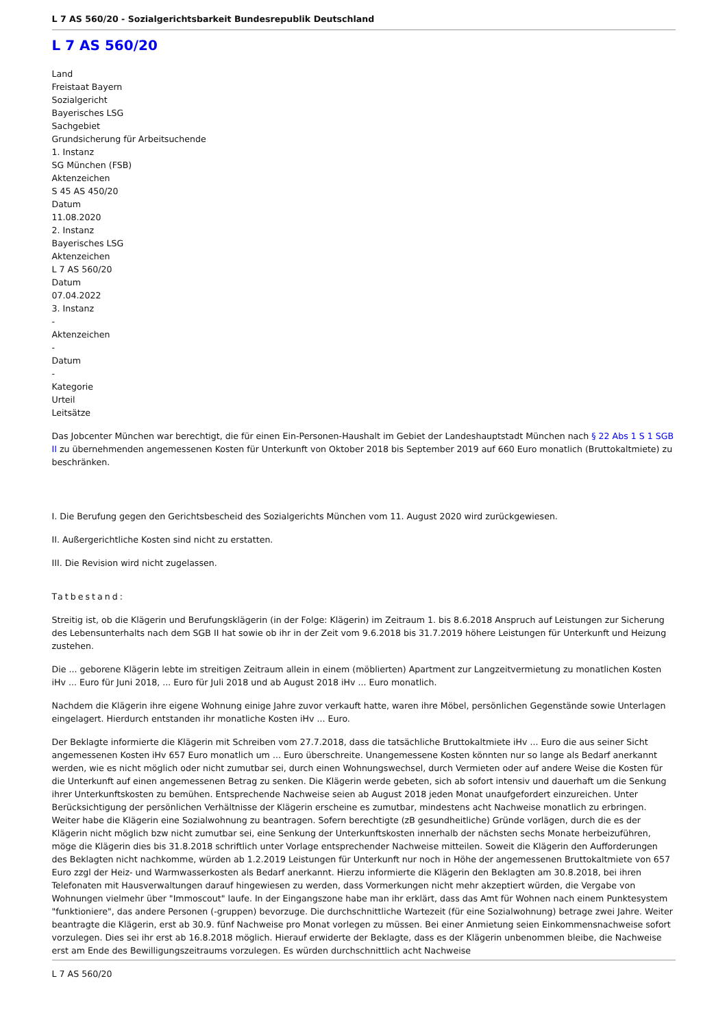L 7 AS 560/20 - Sozialgerichtsbarkeit Bundesrepublik Deutschland
L 7 AS 560/20
Land
Freistaat Bayern
Sozialgericht
Bayerisches LSG
Sachgebiet
Grundsicherung für Arbeitsuchende
1. Instanz
SG München (FSB)
Aktenzeichen
S 45 AS 450/20
Datum
11.08.2020
2. Instanz
Bayerisches LSG
Aktenzeichen
L 7 AS 560/20
Datum
07.04.2022
3. Instanz
-
Aktenzeichen
-
Datum
-
Kategorie
Urteil
Leitsätze
Das Jobcenter München war berechtigt, die für einen Ein-Personen-Haushalt im Gebiet der Landeshauptstadt München nach § 22 Abs 1 S 1 SGB II zu übernehmenden angemessenen Kosten für Unterkunft von Oktober 2018 bis September 2019 auf 660 Euro monatlich (Bruttokaltmiete) zu beschränken.
I. Die Berufung gegen den Gerichtsbescheid des Sozialgerichts München vom 11. August 2020 wird zurückgewiesen.
II. Außergerichtliche Kosten sind nicht zu erstatten.
III. Die Revision wird nicht zugelassen.
Tatbestand:
Streitig ist, ob die Klägerin und Berufungsklägerin (in der Folge: Klägerin) im Zeitraum 1. bis 8.6.2018 Anspruch auf Leistungen zur Sicherung des Lebensunterhalts nach dem SGB II hat sowie ob ihr in der Zeit vom 9.6.2018 bis 31.7.2019 höhere Leistungen für Unterkunft und Heizung zustehen.
Die ... geborene Klägerin lebte im streitigen Zeitraum allein in einem (möblierten) Apartment zur Langzeitvermietung zu monatlichen Kosten iHv ... Euro für Juni 2018, ... Euro für Juli 2018 und ab August 2018 iHv ... Euro monatlich.
Nachdem die Klägerin ihre eigene Wohnung einige Jahre zuvor verkauft hatte, waren ihre Möbel, persönlichen Gegenstände sowie Unterlagen eingelagert. Hierdurch entstanden ihr monatliche Kosten iHv ... Euro.
Der Beklagte informierte die Klägerin mit Schreiben vom 27.7.2018, dass die tatsächliche Bruttokaltmiete iHv ... Euro die aus seiner Sicht angemessenen Kosten iHv 657 Euro monatlich um ... Euro überschreite. Unangemessene Kosten könnten nur so lange als Bedarf anerkannt werden, wie es nicht möglich oder nicht zumutbar sei, durch einen Wohnungswechsel, durch Vermieten oder auf andere Weise die Kosten für die Unterkunft auf einen angemessenen Betrag zu senken. Die Klägerin werde gebeten, sich ab sofort intensiv und dauerhaft um die Senkung ihrer Unterkunftskosten zu bemühen. Entsprechende Nachweise seien ab August 2018 jeden Monat unaufgefordert einzureichen. Unter Berücksichtigung der persönlichen Verhältnisse der Klägerin erscheine es zumutbar, mindestens acht Nachweise monatlich zu erbringen. Weiter habe die Klägerin eine Sozialwohnung zu beantragen. Sofern berechtigte (zB gesundheitliche) Gründe vorlägen, durch die es der Klägerin nicht möglich bzw nicht zumutbar sei, eine Senkung der Unterkunftskosten innerhalb der nächsten sechs Monate herbeizuführen, möge die Klägerin dies bis 31.8.2018 schriftlich unter Vorlage entsprechender Nachweise mitteilen. Soweit die Klägerin den Aufforderungen des Beklagten nicht nachkomme, würden ab 1.2.2019 Leistungen für Unterkunft nur noch in Höhe der angemessenen Bruttokaltmiete von 657 Euro zzgl der Heiz- und Warmwasserkosten als Bedarf anerkannt. Hierzu informierte die Klägerin den Beklagten am 30.8.2018, bei ihren Telefonaten mit Hausverwaltungen darauf hingewiesen zu werden, dass Vormerkungen nicht mehr akzeptiert würden, die Vergabe von Wohnungen vielmehr über "Immoscout" laufe. In der Eingangszone habe man ihr erklärt, dass das Amt für Wohnen nach einem Punktesystem "funktioniere", das andere Personen (-gruppen) bevorzuge. Die durchschnittliche Wartezeit (für eine Sozialwohnung) betrage zwei Jahre. Weiter beantragte die Klägerin, erst ab 30.9. fünf Nachweise pro Monat vorlegen zu müssen. Bei einer Anmietung seien Einkommensnachweise sofort vorzulegen. Dies sei ihr erst ab 16.8.2018 möglich. Hierauf erwiderte der Beklagte, dass es der Klägerin unbenommen bleibe, die Nachweise erst am Ende des Bewilligungszeitraums vorzulegen. Es würden durchschnittlich acht Nachweise
L 7 AS 560/20